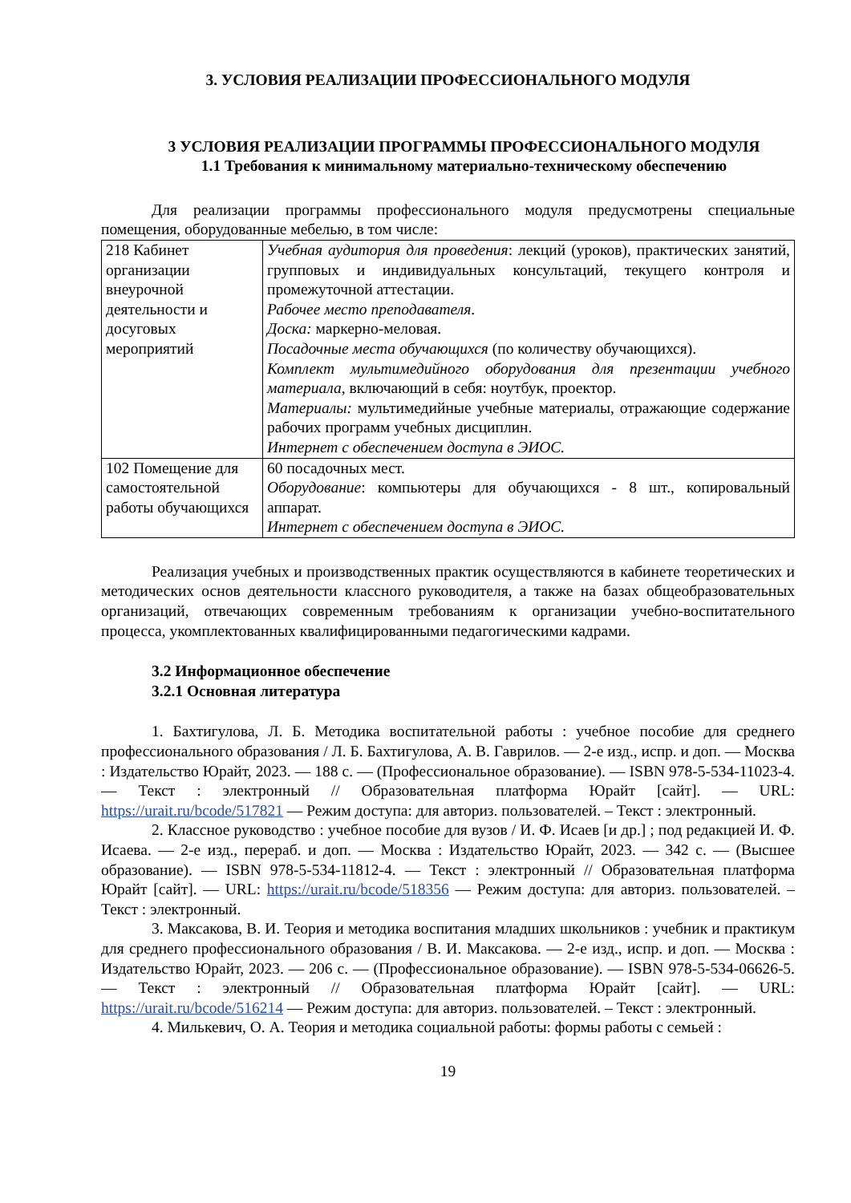3. УСЛОВИЯ РЕАЛИЗАЦИИ ПРОФЕССИОНАЛЬНОГО МОДУЛЯ
3 УСЛОВИЯ РЕАЛИЗАЦИИ ПРОГРАММЫ ПРОФЕССИОНАЛЬНОГО МОДУЛЯ
1.1 Требования к минимальному материально-техническому обеспечению
Для реализации программы профессионального модуля предусмотрены специальные помещения, оборудованные мебелью, в том числе:
| 218 Кабинет организации внеурочной деятельности и досуговых мероприятий | Учебная аудитория для проведения : лекций (уроков), практических занятий, групповых и индивидуальных консультаций, текущего контроля и промежуточной аттестации. Рабочее место преподавателя . Доска: маркерно-меловая. Посадочные места обучающихся (по количеству обучающихся). Комплект мультимедийного оборудования для презентации учебного материала , включающий в себя: ноутбук, проектор. Материалы: мультимедийные учебные материалы, отражающие содержание рабочих программ учебных дисциплин. Интернет с обеспечением доступа в ЭИОС. |
| 102 Помещение для самостоятельной работы обучающихся | 60 посадочных мест. Оборудование : компьютеры для обучающихся - 8 шт., копировальный аппарат. Интернет с обеспечением доступа в ЭИОС. |
Реализация учебных и производственных практик осуществляются в кабинете теоретических и методических основ деятельности классного руководителя, а также на базах общеобразовательных организаций, отвечающих современным требованиям к организации учебно-воспитательного процесса, укомплектованных квалифицированными педагогическими кадрами.
3.2 Информационное обеспечение
3.2.1 Основная литература
1. Бахтигулова, Л. Б. Методика воспитательной работы : учебное пособие для среднего профессионального образования / Л. Б. Бахтигулова, А. В. Гаврилов. — 2-е изд., испр. и доп. — Москва : Издательство Юрайт, 2023. — 188 с. — (Профессиональное образование). — ISBN 978-5-534-11023-4. — Текст : электронный // Образовательная платформа Юрайт [сайт]. — URL: https://urait.ru/bcode/517821 — Режим доступа: для авториз. пользователей. – Текст : электронный.
2. Классное руководство : учебное пособие для вузов / И. Ф. Исаев [и др.] ; под редакцией И. Ф. Исаева. — 2-е изд., перераб. и доп. — Москва : Издательство Юрайт, 2023. — 342 с. — (Высшее образование). — ISBN 978-5-534-11812-4. — Текст : электронный // Образовательная платформа Юрайт [сайт]. — URL: https://urait.ru/bcode/518356 — Режим доступа: для авториз. пользователей. – Текст : электронный.
3. Максакова, В. И. Теория и методика воспитания младших школьников : учебник и практикум для среднего профессионального образования / В. И. Максакова. — 2-е изд., испр. и доп. — Москва : Издательство Юрайт, 2023. — 206 с. — (Профессиональное образование). — ISBN 978-5-534-06626-5. — Текст : электронный // Образовательная платформа Юрайт [сайт]. — URL: https://urait.ru/bcode/516214 — Режим доступа: для авториз. пользователей. – Текст : электронный.
4. Милькевич, О. А. Теория и методика социальной работы: формы работы с семьей :
19